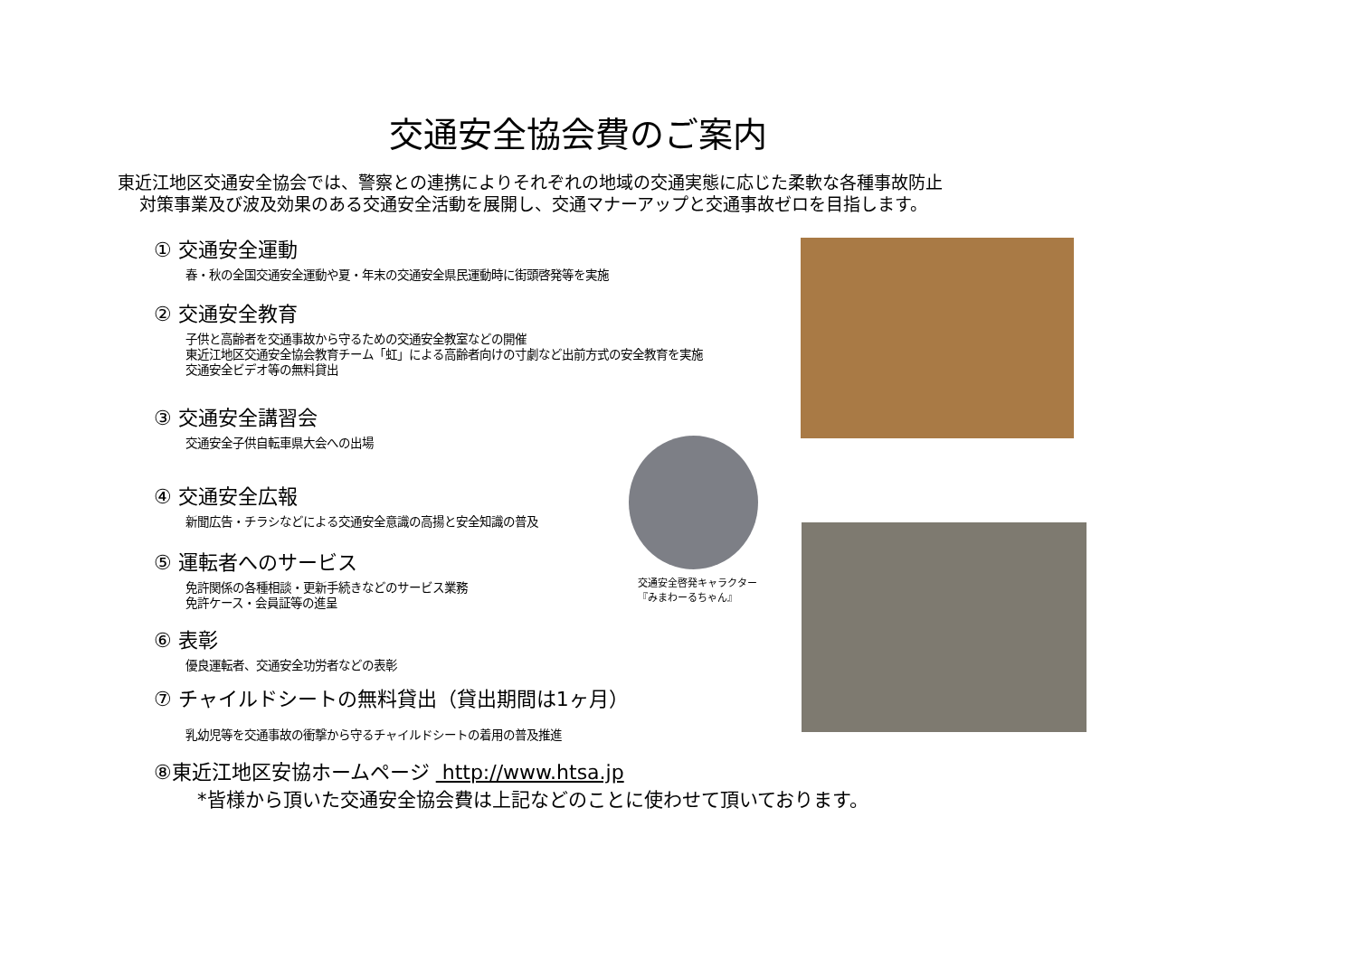交通安全協会費のご案内
東近江地区交通安全協会では、警察との連携によりそれぞれの地域の交通実態に応じた柔軟な各種事故防止
対策事業及び波及効果のある交通安全活動を展開し、交通マナーアップと交通事故ゼロを目指します。
① 交通安全運動
春・秋の全国交通安全運動や夏・年末の交通安全県民運動時に街頭啓発等を実施
② 交通安全教育
子供と高齢者を交通事故から守るための交通安全教室などの開催
東近江地区交通安全協会教育チーム「虹」による高齢者向けの寸劇など出前方式の安全教育を実施
交通安全ビデオ等の無料貸出
③ 交通安全講習会
交通安全子供自転車県大会への出場
④ 交通安全広報
新聞広告・チラシなどによる交通安全意識の高揚と安全知識の普及
⑤ 運転者へのサービス
免許関係の各種相談・更新手続きなどのサービス業務
免許ケース・会員証等の進呈
⑥ 表彰
優良運転者、交通安全功労者などの表彰
⑦ チャイルドシートの無料貸出（貸出期間は1ヶ月）
乳幼児等を交通事故の衝撃から守るチャイルドシートの着用の普及推進
⑧東近江地区安協ホームページ http://www.htsa.jp
交通安全啓発キャラクター
『みまわーるちゃん』
*皆様から頂いた交通安全協会費は上記などのことに使わせて頂いております。